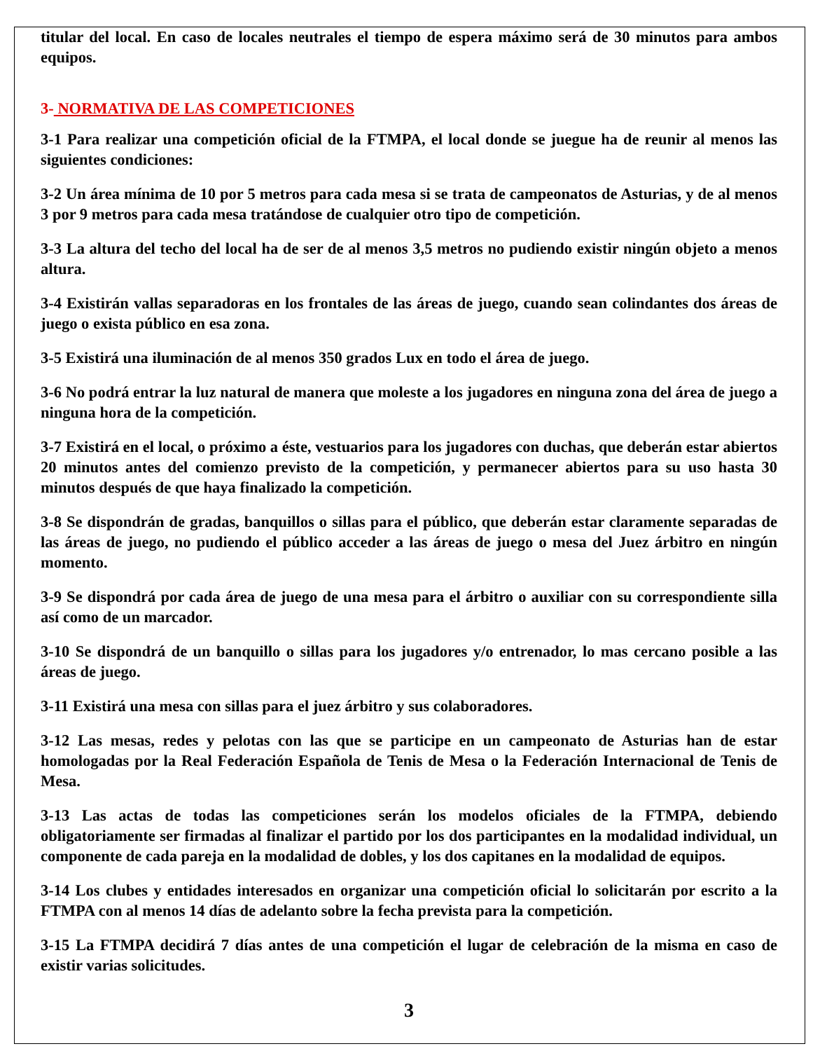titular del local. En caso de locales neutrales el tiempo de espera máximo será de 30 minutos para ambos equipos.
3- NORMATIVA DE LAS COMPETICIONES
3-1 Para realizar una competición oficial de la FTMPA, el local donde se juegue ha de reunir al menos las siguientes condiciones:
3-2 Un área mínima de 10 por 5 metros para cada mesa si se trata de campeonatos de Asturias, y de al menos 3 por 9 metros para cada mesa tratándose de cualquier otro tipo de competición.
3-3 La altura del techo del local ha de ser de al menos 3,5 metros no pudiendo existir ningún objeto a menos altura.
3-4 Existirán vallas separadoras en los frontales de las áreas de juego, cuando sean colindantes dos áreas de juego o exista público en esa zona.
3-5 Existirá una iluminación de al menos 350 grados Lux en todo el área de juego.
3-6 No podrá entrar la luz natural de manera que moleste a los jugadores en ninguna zona del área de juego a ninguna hora de la competición.
3-7 Existirá en el local, o próximo a éste, vestuarios para los jugadores con duchas, que deberán estar abiertos 20 minutos antes del comienzo previsto de la competición, y permanecer abiertos para su uso hasta 30 minutos después de que haya finalizado la competición.
3-8 Se dispondrán de gradas, banquillos o sillas para el público, que deberán estar claramente separadas de las áreas de juego, no pudiendo el público acceder a las áreas de juego o mesa del Juez árbitro en ningún momento.
3-9 Se dispondrá por cada área de juego de una mesa para el árbitro o auxiliar con su correspondiente silla así como de un marcador.
3-10 Se dispondrá de un banquillo o sillas para los jugadores y/o entrenador, lo mas cercano posible a las áreas de juego.
3-11 Existirá una mesa con sillas para el juez árbitro y sus colaboradores.
3-12 Las mesas, redes y pelotas con las que se participe en un campeonato de Asturias han de estar homologadas por la Real Federación Española de Tenis de Mesa o la Federación Internacional de Tenis de Mesa.
3-13 Las actas de todas las competiciones serán los modelos oficiales de la FTMPA, debiendo obligatoriamente ser firmadas al finalizar el partido por los dos participantes en la modalidad individual, un componente de cada pareja en la modalidad de dobles, y los dos capitanes en la modalidad de equipos.
3-14 Los clubes y entidades interesados en organizar una competición oficial lo solicitarán por escrito a la FTMPA con al menos 14 días de adelanto sobre la fecha prevista para la competición.
3-15 La FTMPA decidirá 7 días antes de una competición el lugar de celebración de la misma en caso de existir varias solicitudes.
3